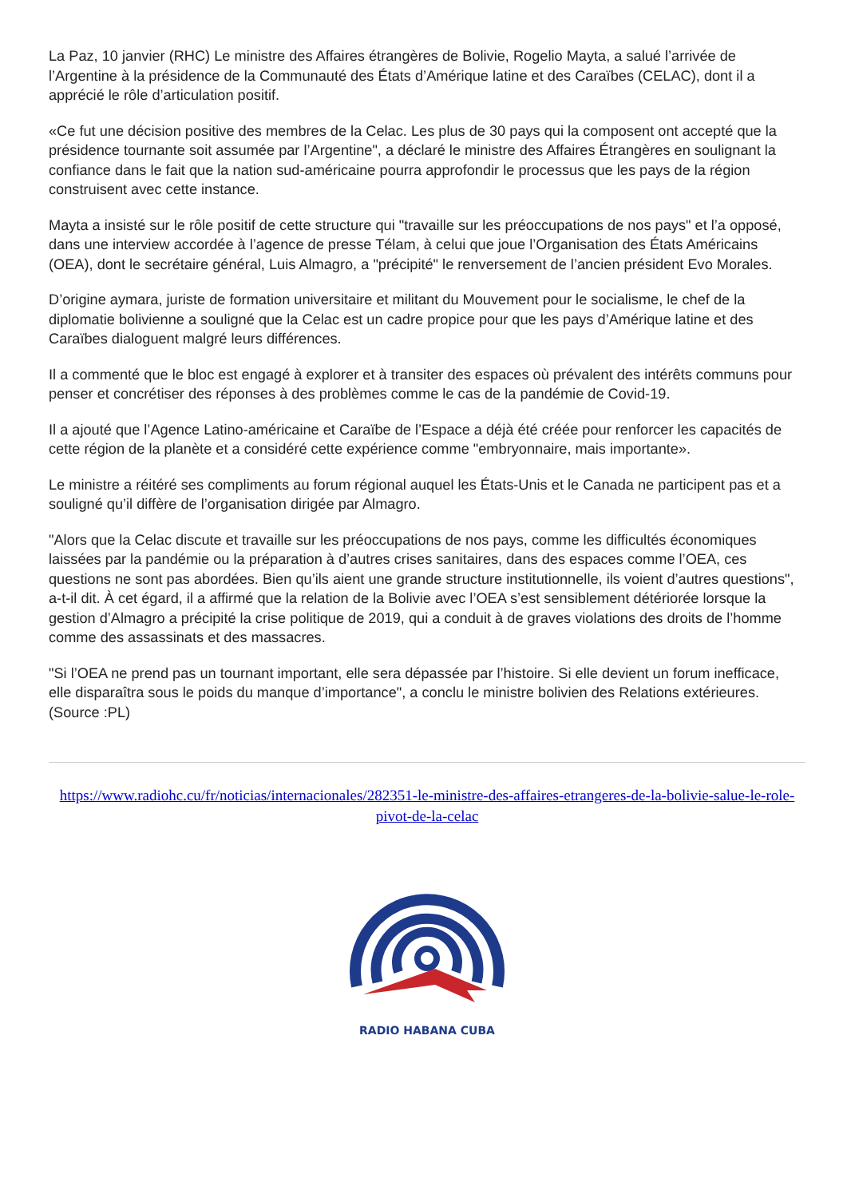La Paz, 10 janvier (RHC) Le ministre des Affaires étrangères de Bolivie, Rogelio Mayta, a salué l’arrivée de l’Argentine à la présidence de la Communauté des États d’Amérique latine et des Caraïbes (CELAC), dont il a apprécié le rôle d’articulation positif.
«Ce fut une décision positive des membres de la Celac. Les plus de 30 pays qui la composent ont accepté que la présidence tournante soit assumée par l’Argentine", a déclaré le ministre des Affaires Étrangères en soulignant la confiance dans le fait que la nation sud-américaine pourra approfondir le processus que les pays de la région construisent avec cette instance.
Mayta a insisté sur le rôle positif de cette structure qui "travaille sur les préoccupations de nos pays" et l’a opposé, dans une interview accordée à l’agence de presse Télam, à celui que joue l’Organisation des États Américains (OEA), dont le secrétaire général, Luis Almagro, a "précipité" le renversement de l’ancien président Evo Morales.
D’origine aymara, juriste de formation universitaire et militant du Mouvement pour le socialisme, le chef de la diplomatie bolivienne a souligné que la Celac est un cadre propice pour que les pays d’Amérique latine et des Caraïbes dialoguent malgré leurs différences.
Il a commenté que le bloc est engagé à explorer et à transiter des espaces où prévalent des intérêts communs pour penser et concrétiser des réponses à des problèmes comme le cas de la pandémie de Covid-19.
Il a ajouté que l’Agence Latino-américaine et Caraïbe de l’Espace a déjà été créée pour renforcer les capacités de cette région de la planète et a considéré cette expérience comme "embryonnaire, mais importante».
Le ministre a réitéré ses compliments au forum régional auquel les États-Unis et le Canada ne participent pas et a souligné qu’il diffère de l’organisation dirigée par Almagro.
"Alors que la Celac discute et travaille sur les préoccupations de nos pays, comme les difficultés économiques laissées par la pandémie ou la préparation à d’autres crises sanitaires, dans des espaces comme l’OEA, ces questions ne sont pas abordées. Bien qu’ils aient une grande structure institutionnelle, ils voient d’autres questions", a-t-il dit. À cet égard, il a affirmé que la relation de la Bolivie avec l’OEA s’est sensiblement détériorée lorsque la gestion d’Almagro a précipité la crise politique de 2019, qui a conduit à de graves violations des droits de l’homme comme des assassinats et des massacres.
"Si l’OEA ne prend pas un tournant important, elle sera dépassée par l’histoire. Si elle devient un forum inefficace, elle disparaîtra sous le poids du manque d’importance", a conclu le ministre bolivien des Relations extérieures. (Source :PL)
https://www.radiohc.cu/fr/noticias/internacionales/282351-le-ministre-des-affaires-etrangeres-de-la-bolivie-salue-le-role-pivot-de-la-celac
RADIO HABANA CUBA